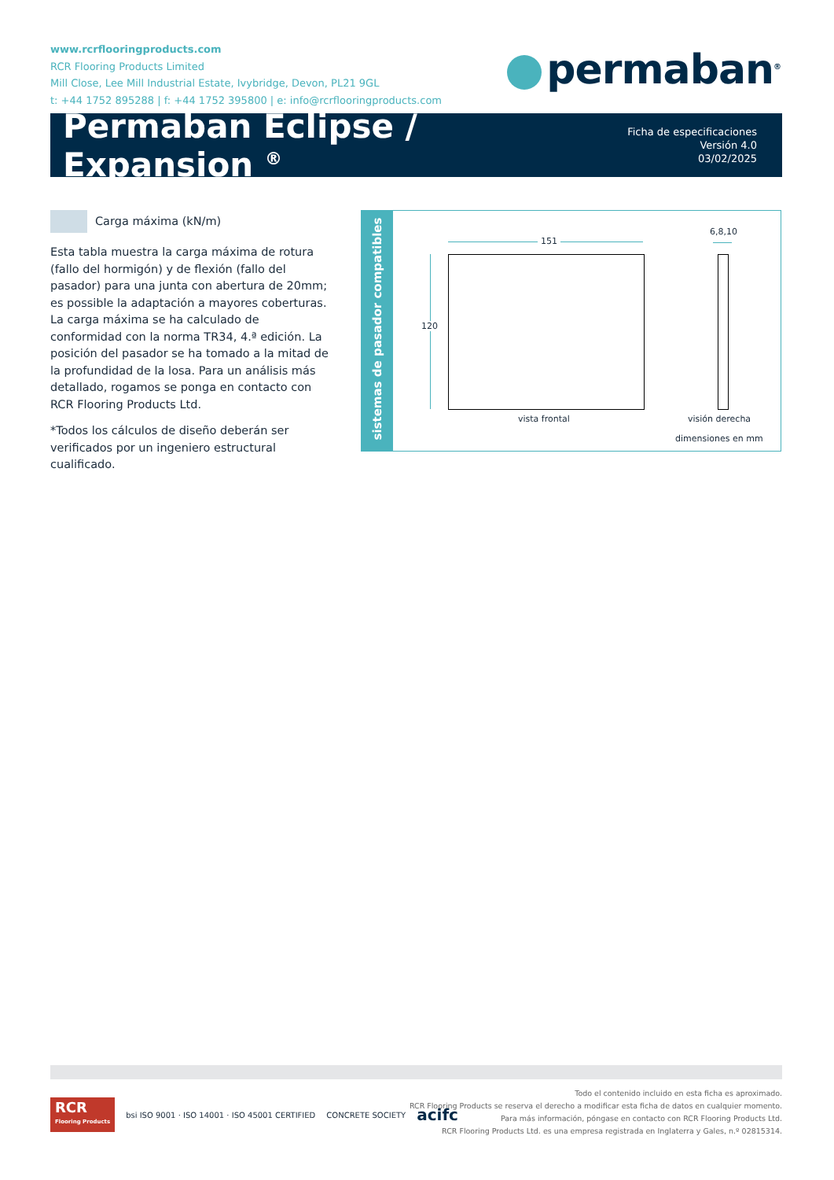www.rcrflooringproducts.com
RCR Flooring Products Limited
Mill Close, Lee Mill Industrial Estate, Ivybridge, Devon, PL21 9GL
t: +44 1752 895288 | f: +44 1752 395800 | e: info@rcrflooringproducts.com
permaban<sup>®</sup>
Permaban Eclipse / Expansion <sup>®</sup>
Ficha de especificaciones Versión 4.0
03/02/2025
Carga máxima (kN/m)
Esta tabla muestra la carga máxima de rotura (fallo del hormigón) y de flexión (fallo del pasador) para una junta con abertura de 20mm; es possible la adaptación a mayores coberturas. La carga máxima se ha calculado de conformidad con la norma TR34, 4.ª edición. La posición del pasador se ha tomado a la mitad de la profundidad de la losa. Para un análisis más detallado, rogamos se ponga en contacto con RCR Flooring Products Ltd.
*Todos los cálculos de diseño deberán ser verificados por un ingeniero estructural cualificado.
sistemas de pasador compatibles
151
6,8,10
120
vista frontal visión derecha
dimensiones en mm
RCR
Flooring Products
bsi ISO 9001 · ISO 14001 · ISO 45001 CERTIFIED
CONCRETE SOCIETY
acifc
Todo el contenido incluido en esta ficha es aproximado.
RCR Flooring Products se reserva el derecho a modificar esta ficha de datos en cualquier momento.
Para más información, póngase en contacto con RCR Flooring Products Ltd.
RCR Flooring Products Ltd. es una empresa registrada en Inglaterra y Gales, n.º 02815314.